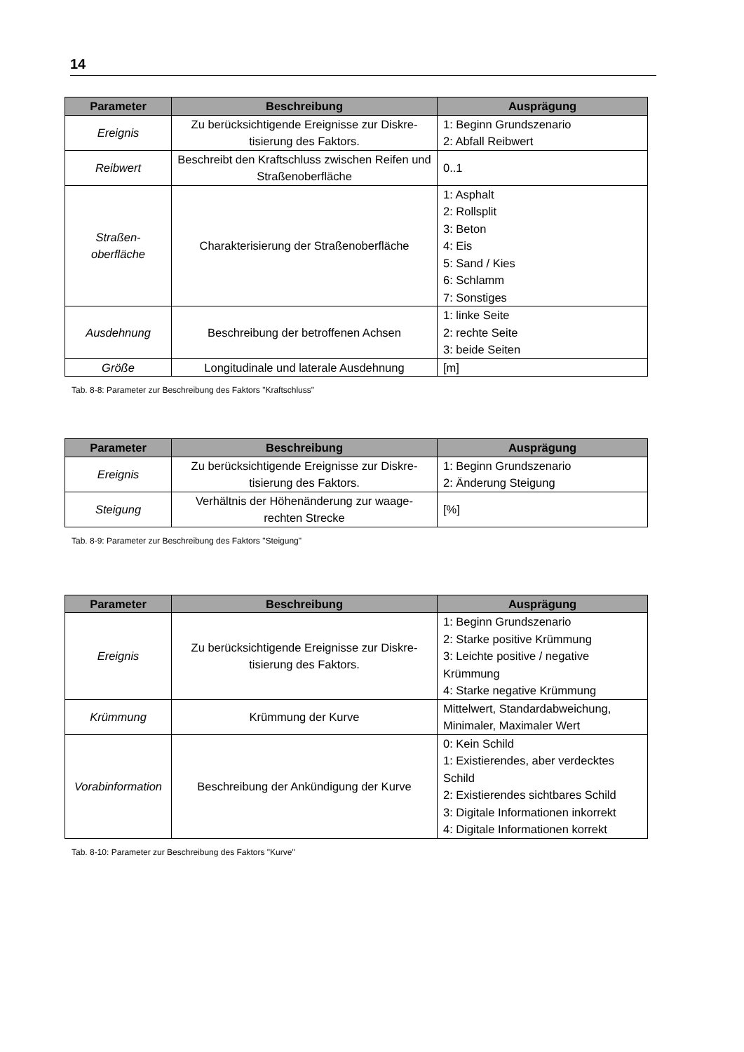14
| Parameter | Beschreibung | Ausprägung |
| --- | --- | --- |
| Ereignis | Zu berücksichtigende Ereignisse zur Diskre-tisierung des Faktors. | 1: Beginn Grundszenario 2: Abfall Reibwert |
| Reibwert | Beschreibt den Kraftschluss zwischen Reifen und Straßenoberfläche | 0..1 |
| Straßen- oberfläche | Charakterisierung der Straßenoberfläche | 1: Asphalt 2: Rollsplit 3: Beton 4: Eis 5: Sand / Kies 6: Schlamm 7: Sonstiges |
| Ausdehnung | Beschreibung der betroffenen Achsen | 1: linke Seite 2: rechte Seite 3: beide Seiten |
| Größe | Longitudinale und laterale Ausdehnung | [m] |
Tab. 8-8: Parameter zur Beschreibung des Faktors "Kraftschluss"
| Parameter | Beschreibung | Ausprägung |
| --- | --- | --- |
| Ereignis | Zu berücksichtigende Ereignisse zur Diskre-tisierung des Faktors. | 1: Beginn Grundszenario 2: Änderung Steigung |
| Steigung | Verhältnis der Höhenänderung zur waage-rechten Strecke | [%] |
Tab. 8-9: Parameter zur Beschreibung des Faktors "Steigung"
| Parameter | Beschreibung | Ausprägung |
| --- | --- | --- |
| Ereignis | Zu berücksichtigende Ereignisse zur Diskre-tisierung des Faktors. | 1: Beginn Grundszenario 2: Starke positive Krümmung 3: Leichte positive / negative Krümmung 4: Starke negative Krümmung |
| Krümmung | Krümmung der Kurve | Mittelwert, Standardabweichung, Minimaler, Maximaler Wert |
| Vorabinformation | Beschreibung der Ankündigung der Kurve | 0: Kein Schild 1: Existierendes, aber verdecktes Schild 2: Existierendes sichtbares Schild 3: Digitale Informationen inkorrekt 4: Digitale Informationen korrekt |
Tab. 8-10: Parameter zur Beschreibung des Faktors "Kurve"